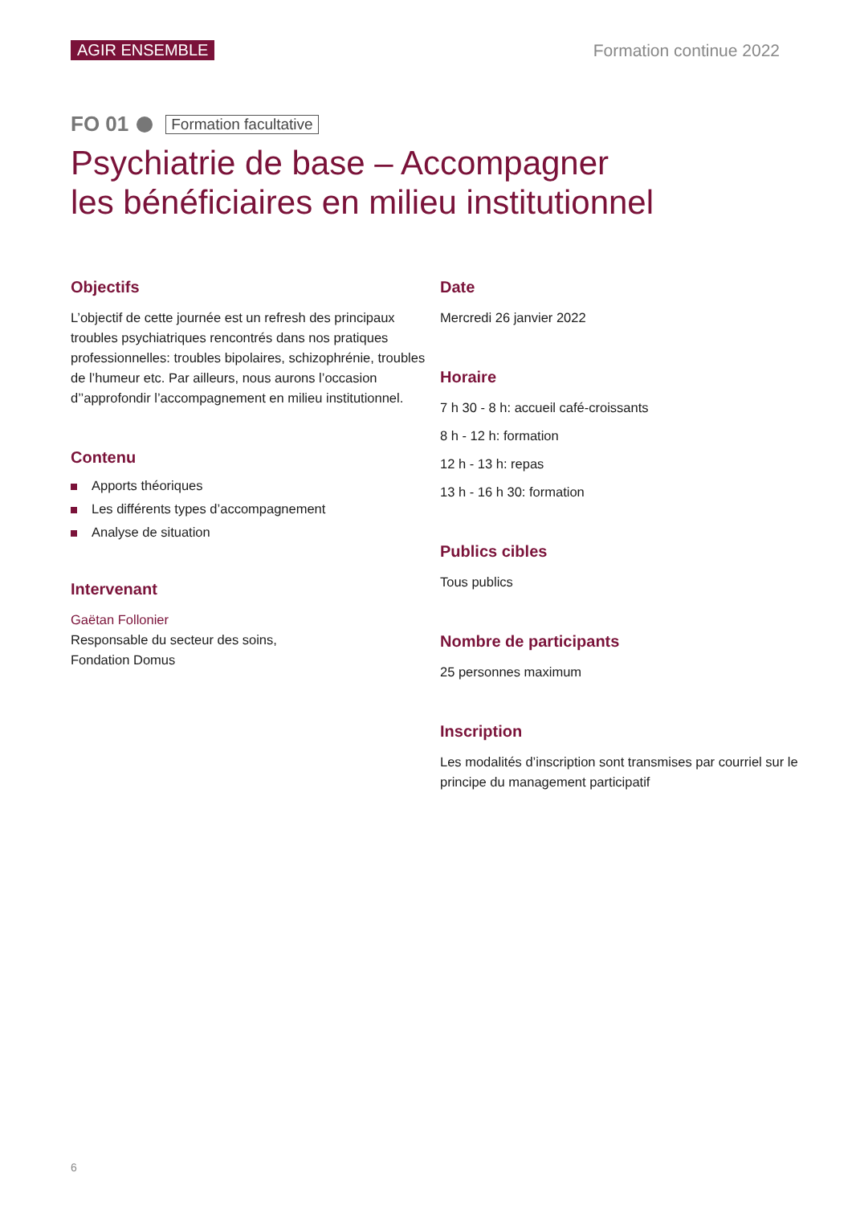AGIR ENSEMBLE Formation continue 2022
FO 01 Formation facultative
Psychiatrie de base – Accompagner
les bénéficiaires en milieu institutionnel
Objectifs
L’objectif de cette journée est un refresh des principaux troubles psychiatriques rencontrés dans nos pratiques professionnelles: troubles bipolaires, schizophrénie, troubles de l’humeur etc. Par ailleurs, nous aurons l’occasion d’’approfondir l’accompagnement en milieu institutionnel.
Contenu
Apports théoriques
Les différents types d’accompagnement
Analyse de situation
Intervenant
Gaëtan Follonier
Responsable du secteur des soins,
Fondation Domus
Date
Mercredi 26 janvier 2022
Horaire
7 h 30 - 8 h: accueil café-croissants
8 h - 12 h: formation
12 h - 13 h: repas
13 h - 16 h 30: formation
Publics cibles
Tous publics
Nombre de participants
25 personnes maximum
Inscription
Les modalités d’inscription sont transmises par courriel sur le principe du management participatif
6